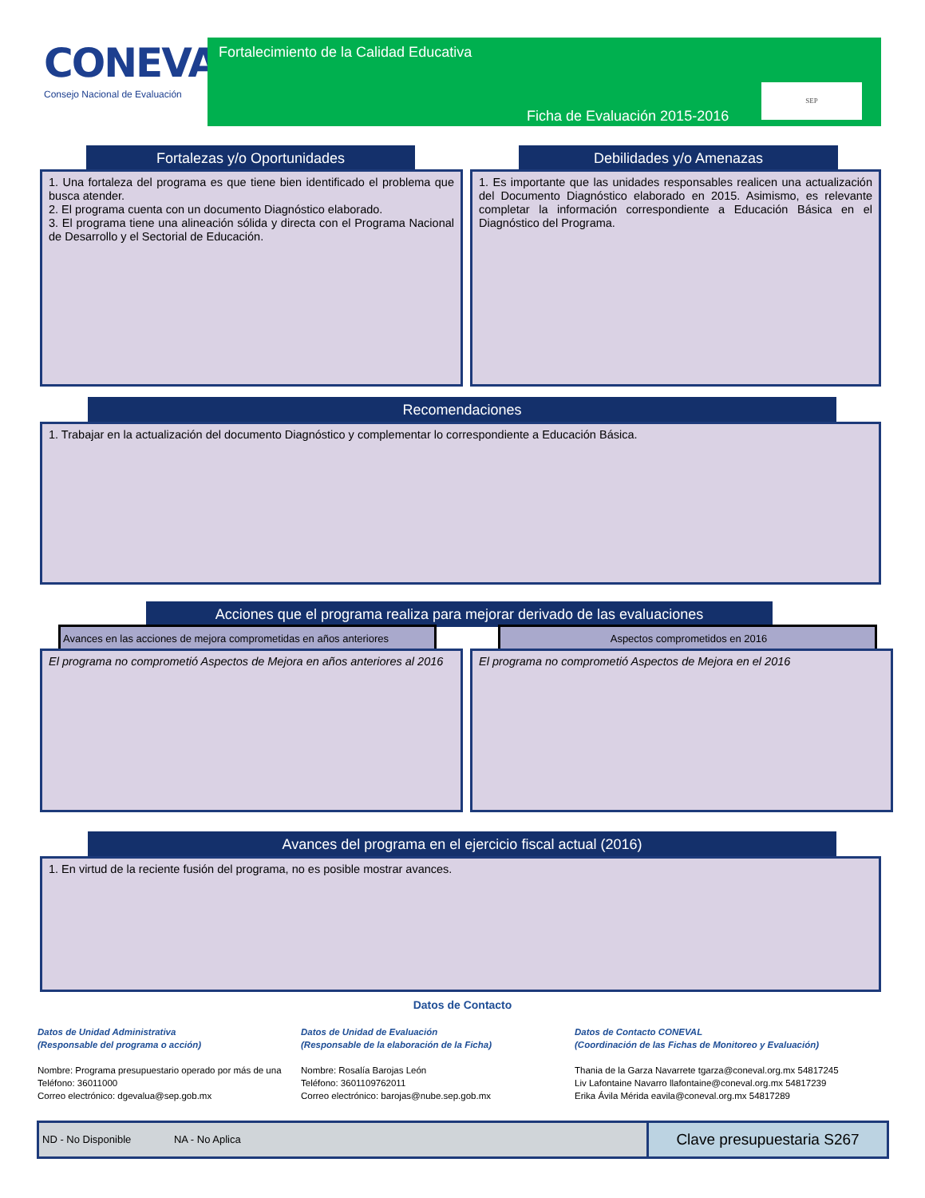CONEVAL
Consejo Nacional de Evaluación
Fortalecimiento de la Calidad Educativa
SEP
Ficha de Evaluación 2015-2016
Fortalezas y/o Oportunidades Debilidades y/o Amenazas
1. Una fortaleza del programa es que tiene bien identificado el problema que busca atender.
2. El programa cuenta con un documento Diagnóstico elaborado.
3. El programa tiene una alineación sólida y directa con el Programa Nacional de Desarrollo y el Sectorial de Educación.
1. Es importante que las unidades responsables realicen una actualización del Documento Diagnóstico elaborado en 2015. Asimismo, es relevante completar la información correspondiente a Educación Básica en el Diagnóstico del Programa.
Recomendaciones
1. Trabajar en la actualización del documento Diagnóstico y complementar lo correspondiente a Educación Básica.
Acciones que el programa realiza para mejorar derivado de las evaluaciones
Avances en las acciones de mejora comprometidas en años anteriores
Aspectos comprometidos en 2016
El programa no comprometió Aspectos de Mejora en años anteriores al 2016
El programa no comprometió Aspectos de Mejora en el 2016
Avances del programa en el ejercicio fiscal actual (2016)
1. En virtud de la reciente fusión del programa, no es posible mostrar avances.
Datos de Contacto
Datos de Unidad Administrativa
(Responsable del programa o acción)
Nombre: Programa presupuestario operado por más de una
Teléfono: 36011000
Correo electrónico: dgevalua@sep.gob.mx
Datos de Unidad de Evaluación
(Responsable de la elaboración de la Ficha)
Nombre: Rosalía Barojas León
Teléfono: 3601109762011
Correo electrónico: barojas@nube.sep.gob.mx
Datos de Contacto CONEVAL
(Coordinación de las Fichas de Monitoreo y Evaluación)
Thania de la Garza Navarrete tgarza@coneval.org.mx 54817245
Liv Lafontaine Navarro llafontaine@coneval.org.mx 54817239
Erika Ávila Mérida eavila@coneval.org.mx 54817289
ND - No Disponible NA - No Aplica
Clave presupuestaria S267